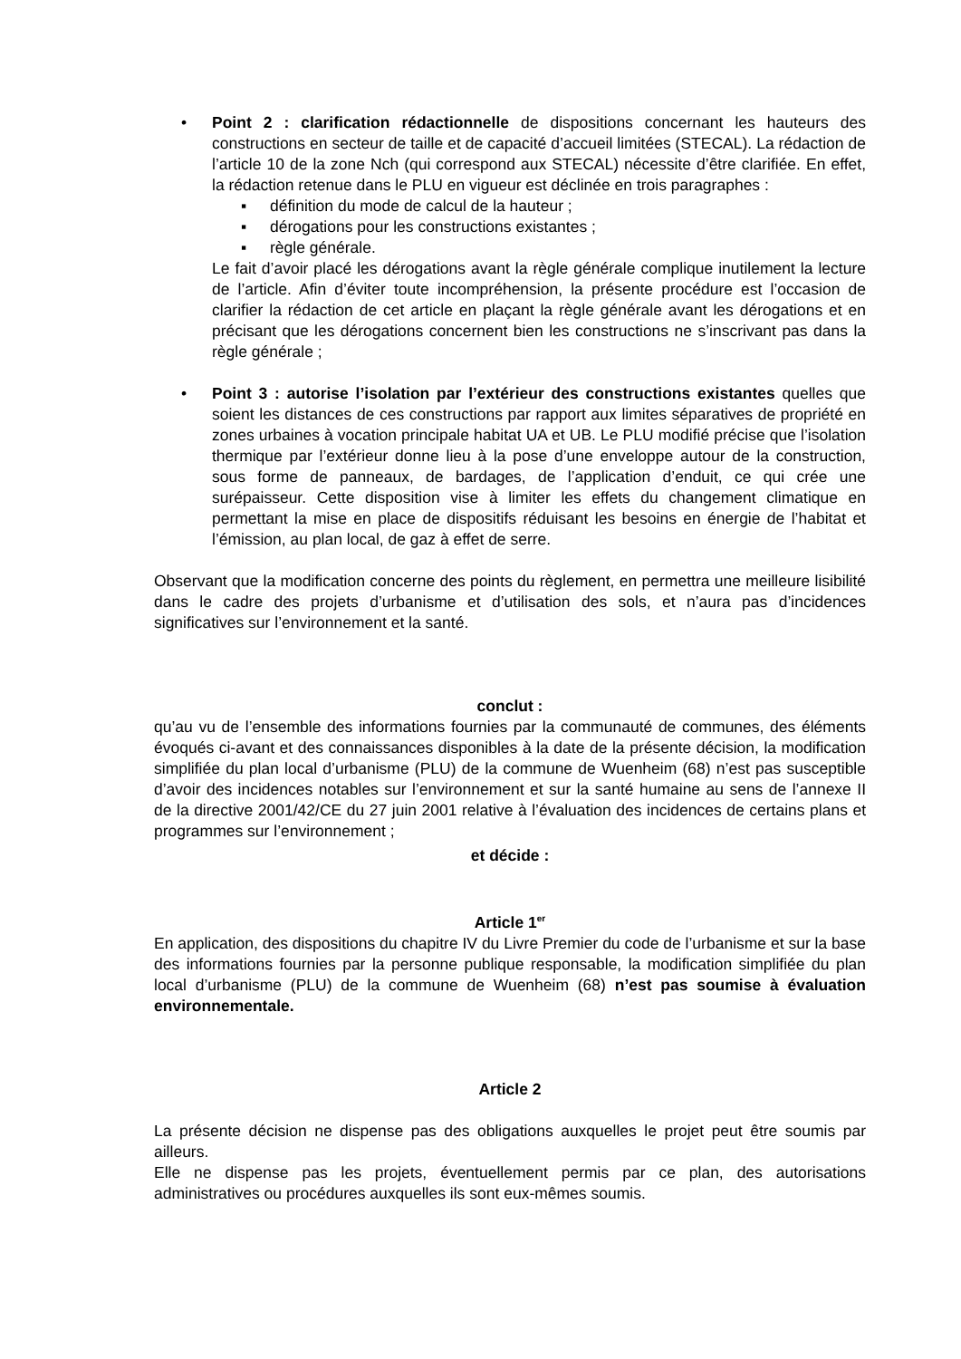• Point 2 : clarification rédactionnelle de dispositions concernant les hauteurs des constructions en secteur de taille et de capacité d’accueil limitées (STECAL). La rédaction de l’article 10 de la zone Nch (qui correspond aux STECAL) nécessite d’être clarifiée. En effet, la rédaction retenue dans le PLU en vigueur est déclinée en trois paragraphes :
▪ définition du mode de calcul de la hauteur ;
▪ dérogations pour les constructions existantes ;
▪ règle générale.
Le fait d’avoir placé les dérogations avant la règle générale complique inutilement la lecture de l’article. Afin d’éviter toute incompréhension, la présente procédure est l’occasion de clarifier la rédaction de cet article en plaçant la règle générale avant les dérogations et en précisant que les dérogations concernent bien les constructions ne s’inscrivant pas dans la règle générale ;
• Point 3 : autorise l’isolation par l’extérieur des constructions existantes quelles que soient les distances de ces constructions par rapport aux limites séparatives de propriété en zones urbaines à vocation principale habitat UA et UB. Le PLU modifié précise que l’isolation thermique par l’extérieur donne lieu à la pose d’une enveloppe autour de la construction, sous forme de panneaux, de bardages, de l’application d’enduit, ce qui crée une surépaisseur. Cette disposition vise à limiter les effets du changement climatique en permettant la mise en place de dispositifs réduisant les besoins en énergie de l’habitat et l’émission, au plan local, de gaz à effet de serre.
Observant que la modification concerne des points du règlement, en permettra une meilleure lisibilité dans le cadre des projets d’urbanisme et d’utilisation des sols, et n’aura pas d’incidences significatives sur l’environnement et la santé.
conclut :
qu’au vu de l’ensemble des informations fournies par la communauté de communes, des éléments évoqués ci-avant et des connaissances disponibles à la date de la présente décision, la modification simplifiée du plan local d’urbanisme (PLU) de la commune de Wuenheim (68) n’est pas susceptible d’avoir des incidences notables sur l’environnement et sur la santé humaine au sens de l’annexe II de la directive 2001/42/CE du 27 juin 2001 relative à l’évaluation des incidences de certains plans et programmes sur l’environnement ;
et décide :
Article 1<sup>er</sup>
En application, des dispositions du chapitre IV du Livre Premier du code de l’urbanisme et sur la base des informations fournies par la personne publique responsable, la modification simplifiée du plan local d’urbanisme (PLU) de la commune de Wuenheim (68) n’est pas soumise à évaluation environnementale.
Article 2
La présente décision ne dispense pas des obligations auxquelles le projet peut être soumis par ailleurs.
Elle ne dispense pas les projets, éventuellement permis par ce plan, des autorisations administratives ou procédures auxquelles ils sont eux-mêmes soumis.